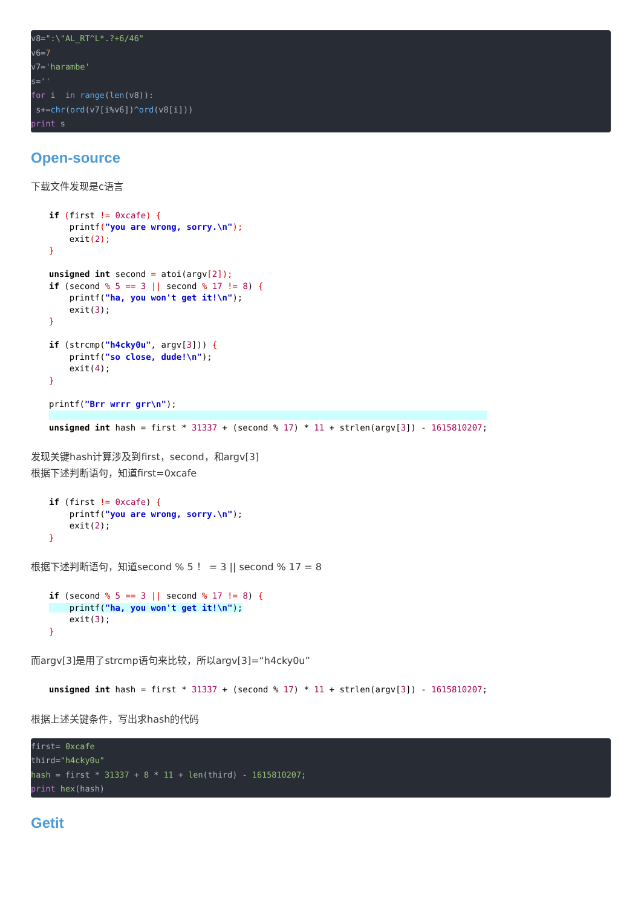v8=":\"AL_RT^L*.?+6/46"
v6=7
v7='harambe'
s=''
for i  in range(len(v8)):
 s+=chr(ord(v7[i%v6])^ord(v8[i]))
print s
Open-source
下载文件发现是c语言
if (first != 0xcafe) {
    printf("you are wrong, sorry.\n");
    exit(2);
}

unsigned int second = atoi(argv[2]);
if (second % 5 == 3 || second % 17 != 8) {
    printf("ha, you won't get it!\n");
    exit(3);
}

if (strcmp("h4cky0u", argv[3])) {
    printf("so close, dude!\n");
    exit(4);
}

printf("Brr wrrr grr\n");
                                                                                      
unsigned int hash = first * 31337 + (second % 17) * 11 + strlen(argv[3]) - 1615810207;
发现关键hash计算涉及到first，second，和argv[3]
根据下述判断语句，知道first=0xcafe
if (first != 0xcafe) {
    printf("you are wrong, sorry.\n");
    exit(2);
}
根据下述判断语句，知道second % 5 ！ = 3 || second % 17 = 8
if (second % 5 == 3 || second % 17 != 8) {
    printf("ha, you won't get it!\n");
    exit(3);
}
而argv[3]是用了strcmp语句来比较，所以argv[3]=“h4cky0u”
unsigned int hash = first * 31337 + (second % 17) * 11 + strlen(argv[3]) - 1615810207;
根据上述关键条件，写出求hash的代码
first= 0xcafe
third="h4cky0u"
hash = first * 31337 + 8 * 11 + len(third) - 1615810207;
print hex(hash)
Getit